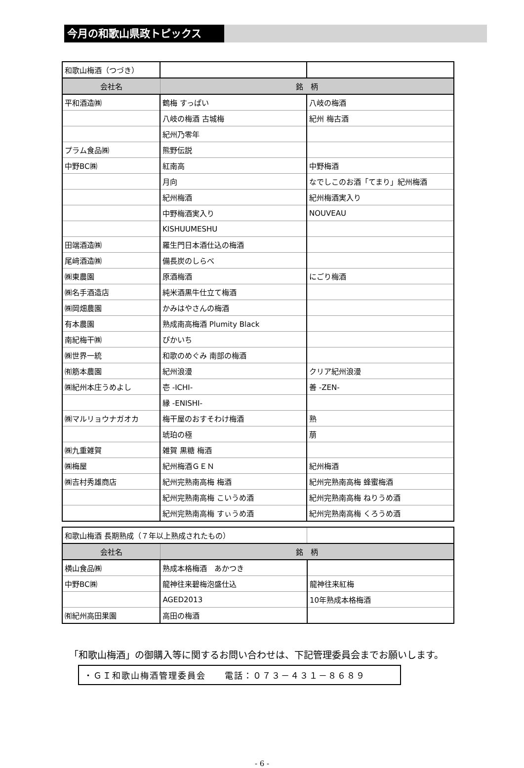今月の和歌山県政トピックス
| 和歌山梅酒（つづき） | | |
| 会社名 | 銘 柄 | |
| 平和酒造㈱ | 鶴梅 すっぱい | 八岐の梅酒 |
| | 八岐の梅酒 古城梅 | 紀州 梅古酒 |
| | 紀州乃零年 | |
| プラム食品㈱ | 熊野伝説 | |
| 中野BC㈱ | 紅南高 | 中野梅酒 |
| | 月向 | なでしこのお酒「てまり」紀州梅酒 |
| | 紀州梅酒 | 紀州梅酒実入り |
| | 中野梅酒実入り | NOUVEAU |
| | KISHUUMESHU | |
| 田端酒造㈱ | 羅生門日本酒仕込の梅酒 | |
| 尾﨑酒造㈱ | 備長炭のしらべ | |
| ㈱東農園 | 原酒梅酒 | にごり梅酒 |
| ㈱名手酒造店 | 純米酒黒牛仕立て梅酒 | |
| ㈱岡畑農園 | かみはやさんの梅酒 | |
| 有本農園 | 熟成南高梅酒 Plumity Black | |
| 南紀梅干㈱ | ぴかいち | |
| ㈱世界一統 | 和歌のめぐみ 南部の梅酒 | |
| ㈲筋本農園 | 紀州浪漫 | クリア紀州浪漫 |
| ㈱紀州本庄うめよし | 壱 -ICHI- | 善 -ZEN- |
| | 縁 -ENISHI- | |
| ㈱マルリョウナガオカ | 梅干屋のおすそわけ梅酒 | 熟 |
| | 琥珀の極 | 萠 |
| ㈱九重雑賀 | 雑賀 黒糖 梅酒 | |
| ㈱梅屋 | 紀州梅酒ＧＥＮ | 紀州梅酒 |
| ㈱吉村秀雄商店 | 紀州完熟南高梅 梅酒 | 紀州完熟南高梅 蜂蜜梅酒 |
| | 紀州完熟南高梅 こいうめ酒 | 紀州完熟南高梅 ねりうめ酒 |
| | 紀州完熟南高梅 すぃうめ酒 | 紀州完熟南高梅 くろうめ酒 |
| 和歌山梅酒 長期熟成（７年以上熟成されたもの） | | |
| 会社名 | 銘 柄 | |
| 横山食品㈱ | 熟成本格梅酒 あかつき | |
| 中野BC㈱ | 龍神往来碧梅泡盛仕込 | 龍神往来紅梅 |
| | AGED2013 | 10年熟成本格梅酒 |
| ㈲紀州高田果園 | 高田の梅酒 | |
「和歌山梅酒」の御購入等に関するお問い合わせは、下記管理委員会までお願いします。
・ＧＩ和歌山梅酒管理委員会　　電話：０７３－４３１－８６８９
- 6 -